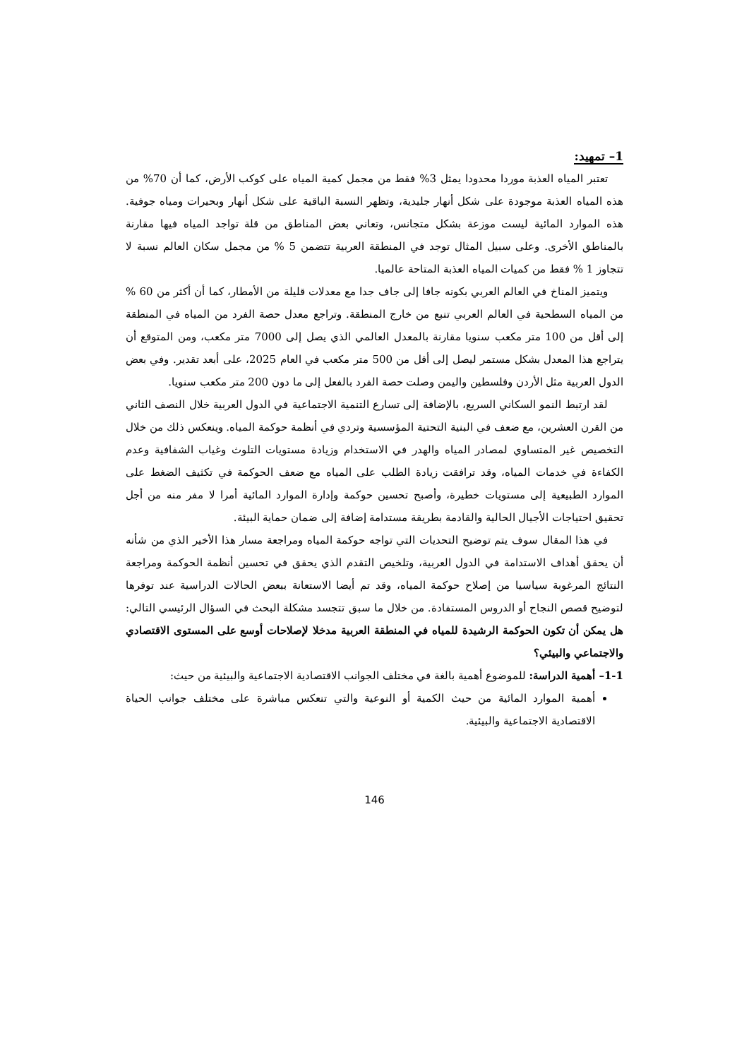1– تمهيد:
تعتبر المياه العذبة موردا محدودا يمثل 3% فقط من مجمل كمية المياه على كوكب الأرض، كما أن 70% من هذه المياه العذبة موجودة على شكل أنهار جليدية، وتظهر النسبة الباقية على شكل أنهار وبحيرات ومياه جوفية. هذه الموارد المائية ليست موزعة بشكل متجانس، وتعاني بعض المناطق من قلة تواجد المياه فيها مقارنة بالمناطق الأخرى. وعلى سبيل المثال توجد في المنطقة العربية تتضمن 5 % من مجمل سكان العالم نسبة لا تتجاوز 1 % فقط من كميات المياه العذبة المتاحة عالميا.
ويتميز المناخ في العالم العربي بكونه جافا إلى جاف جدا مع معدلات قليلة من الأمطار، كما أن أكثر من 60 % من المياه السطحية في العالم العربي تنبع من خارج المنطقة. وتراجع معدل حصة الفرد من المياه في المنطقة إلى أقل من 100 متر مكعب سنويا مقارنة بالمعدل العالمي الذي يصل إلى 7000 متر مكعب، ومن المتوقع أن يتراجع هذا المعدل بشكل مستمر ليصل إلى أقل من 500 متر مكعب في العام 2025، على أبعد تقدير. وفي بعض الدول العربية مثل الأردن وفلسطين واليمن وصلت حصة الفرد بالفعل إلى ما دون 200 متر مكعب سنويا.
لقد ارتبط النمو السكاني السريع، بالإضافة إلى تسارع التنمية الاجتماعية في الدول العربية خلال النصف الثاني من القرن العشرين، مع ضعف في البنية التحتية المؤسسية وتردي في أنظمة حوكمة المياه. وينعكس ذلك من خلال التخصيص غير المتساوي لمصادر المياه والهدر في الاستخدام وزيادة مستويات التلوث وغياب الشفافية وعدم الكفاءة في خدمات المياه، وقد ترافقت زيادة الطلب على المياه مع ضعف الحوكمة في تكثيف الضغط على الموارد الطبيعية إلى مستويات خطيرة، وأصبح تحسين حوكمة وإدارة الموارد المائية أمرا لا مفر منه من أجل تحقيق احتياجات الأجيال الحالية والقادمة بطريقة مستدامة إضافة إلى ضمان حماية البيئة.
في هذا المقال سوف يتم توضيح التحديات التي تواجه حوكمة المياه ومراجعة مسار هذا الأخير الذي من شأنه أن يحقق أهداف الاستدامة في الدول العربية، وتلخيص التقدم الذي يحقق في تحسين أنظمة الحوكمة ومراجعة النتائج المرغوبة سياسيا من إصلاح حوكمة المياه، وقد تم أيضا الاستعانة ببعض الحالات الدراسية عند توفرها لتوضيح قصص النجاح أو الدروس المستفادة. من خلال ما سبق تتجسد مشكلة البحث في السؤال الرئيسي التالي: هل يمكن أن تكون الحوكمة الرشيدة للمياه في المنطقة العربية مدخلا لإصلاحات أوسع على المستوى الاقتصادي والاجتماعي والبيئي؟
1-1– أهمية الدراسة: للموضوع أهمية بالغة في مختلف الجوانب الاقتصادية الاجتماعية والبيئية من حيث:
أهمية الموارد المائية من حيث الكمية أو النوعية والتي تنعكس مباشرة على مختلف جوانب الحياة الاقتصادية الاجتماعية والبيئية.
146